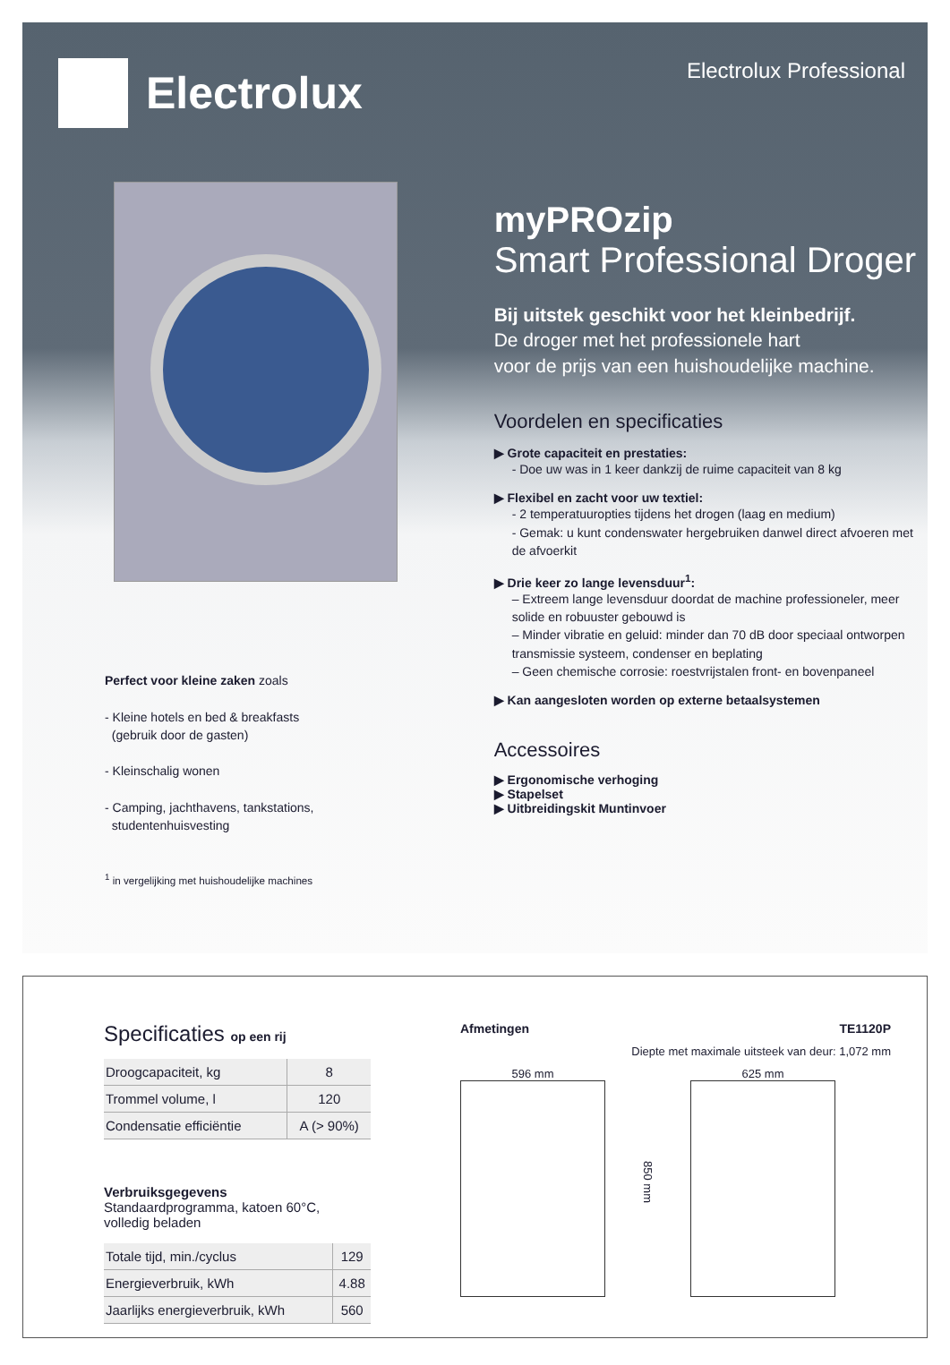Electrolux
Electrolux Professional
Perfect voor kleine zaken zoals
- Kleine hotels en bed & breakfasts
(gebruik door de gasten)
- Kleinschalig wonen
- Camping, jachthavens, tankstations,
studentenhuisvesting
<sup>1</sup> in vergelijking met huishoudelijke machines
myPROzip
Smart Professional Droger
Bij uitstek geschikt voor het kleinbedrijf.
De droger met het professionele hart
voor de prijs van een huishoudelijke machine.
Voordelen en specificaties
▶ Grote capaciteit en prestaties:
- Doe uw was in 1 keer dankzij de ruime capaciteit van 8 kg
▶ Flexibel en zacht voor uw textiel:
- 2 temperatuuropties tijdens het drogen (laag en medium)
- Gemak: u kunt condenswater hergebruiken danwel direct afvoeren met de afvoerkit
▶ Drie keer zo lange levensduur<sup>1</sup>:
– Extreem lange levensduur doordat de machine professioneler, meer solide en robuuster gebouwd is
– Minder vibratie en geluid: minder dan 70 dB door speciaal ontworpen transmissie systeem, condenser en beplating
– Geen chemische corrosie: roestvrijstalen front- en bovenpaneel
▶ Kan aangesloten worden op externe betaalsystemen
Accessoires
▶ Ergonomische verhoging
▶ Stapelset
▶ Uitbreidingskit Muntinvoer
Specificaties op een rij
| Droogcapaciteit, kg | 8 |
| Trommel volume, l | 120 |
| Condensatie efficiëntie | A (> 90%) |
Verbruiksgegevens
Standaardprogramma, katoen 60°C,
volledig beladen
| Totale tijd, min./cyclus | 129 |
| Energieverbruik, kWh | 4.88 |
| Jaarlijks energieverbruik, kWh | 560 |
Afmetingen TE1120P
Diepte met maximale uitsteek van deur: 1,072 mm
596 mm
850 mm
625 mm